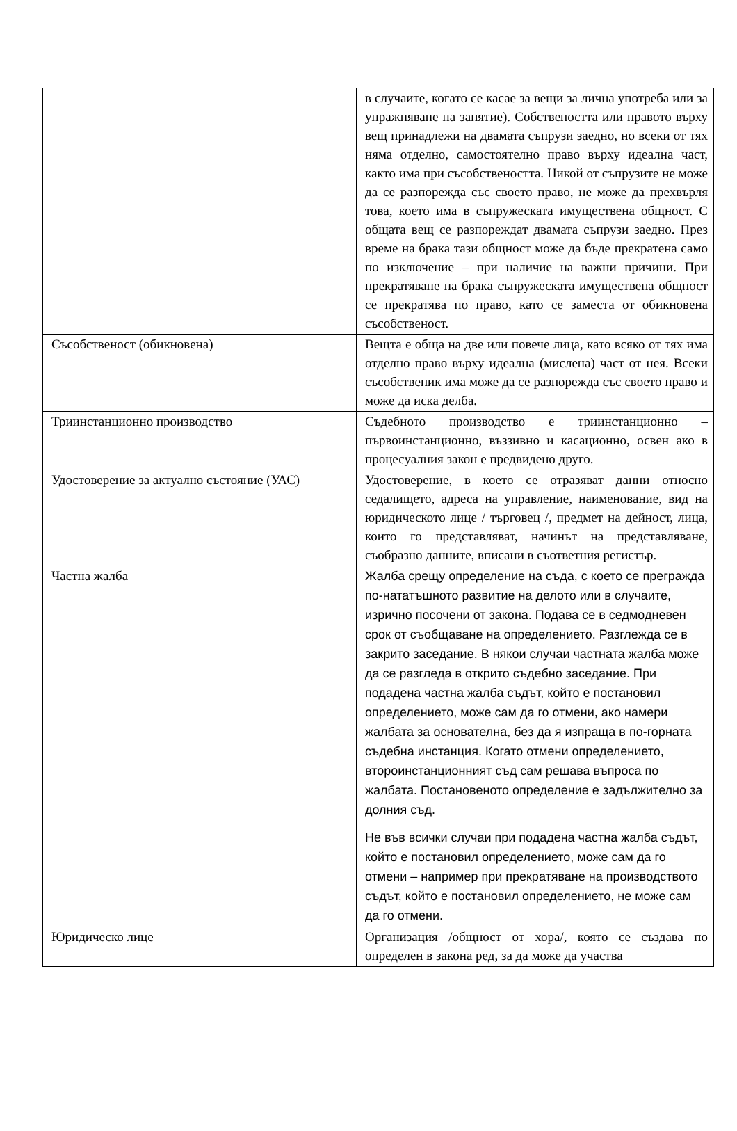| | в случаите, когато се касае за вещи за лична употреба или за упражняване на занятие). Собствеността или правото върху вещ принадлежи на двамата съпрузи заедно, но всеки от тях няма отделно, самостоятелно право върху идеална част, както има при съсобствеността. Никой от съпрузите не може да се разпорежда със своето право, не може да прехвърля това, което има в съпружеската имуществена общност. С общата вещ се разпореждат двамата съпрузи заедно. През време на брака тази общност може да бъде прекратена само по изключение – при наличие на важни причини. При прекратяване на брака съпружеската имуществена общност се прекратява по право, като се заместа от обикновена съсобственост. |
| Съсобственост (обикновена) | Вещта е обща на две или повече лица, като всяко от тях има отделно право върху идеална (мислена) част от нея. Всеки съсобственик има може да се разпорежда със своето право и може да иска делба. |
| Триинстанционно производство | Съдебното производство е триинстанционно – първоинстанционно, въззивно и касационно, освен ако в процесуалния закон е предвидено друго. |
| Удостоверение за актуално състояние (УАС) | Удостоверение, в което се отразяват данни относно седалището, адреса на управление, наименование, вид на юридическото лице / търговец /, предмет на дейност, лица, които го представляват, начинът на представляване, съобразно данните, вписани в съответния регистър. |
| Частна жалба | Жалба срещу определение на съда, с което се преграждa по-нататъшното развитие на делото или в случаите, изрично посочени от закона. Подава се в седмодневен срок от съобщаване на определението. Разглежда се в закрито заседание. В някои случаи частната жалба може да се разгледа в открито съдебно заседание. При подадена частна жалба съдът, който е постановил определението, може сам да го отмени, ако намери жалбата за основателна, без да я изпраща в по-горната съдебна инстанция. Когато отмени определението, второинстанционният съд сам решава въпроса по жалбата. Постановеното определение е задължително за долния съд. Не във всички случаи при подадена частна жалба съдът, който е постановил определението, може сам да го отмени – например при прекратяване на производството съдът, който е постановил определението, не може сам да го отмени. |
| Юридическо лице | Организация /общност от хора/, която се създава по определен в закона ред, за да може да участва |